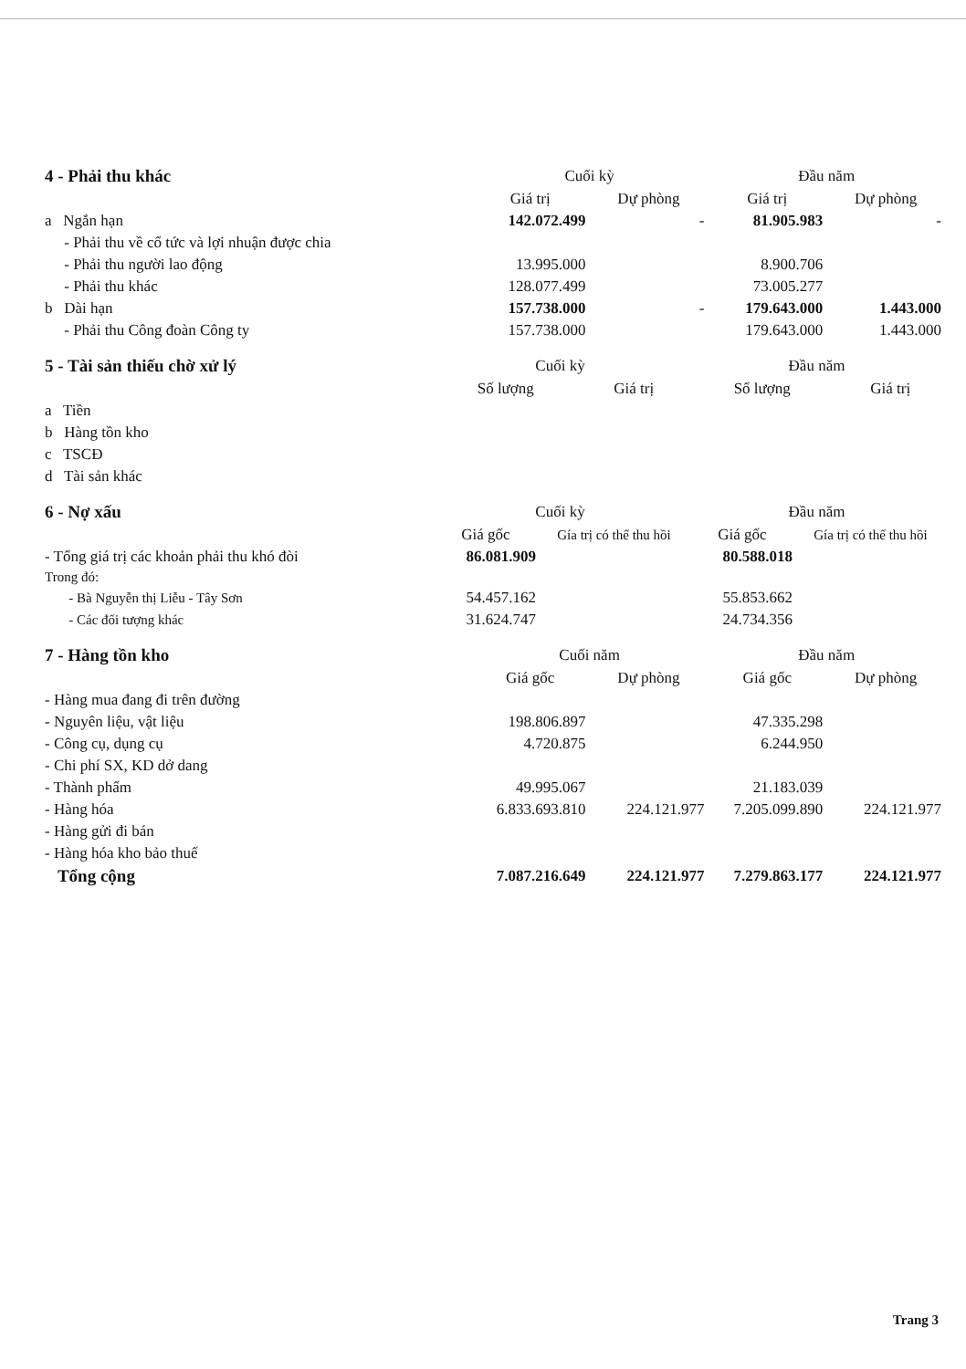| 4 - Phải thu khác | Cuối kỳ | | Đầu năm | |
| | Giá trị | Dự phòng | Giá trị | Dự phòng |
| a Ngắn hạn | 142.072.499 | - | 81.905.983 | - |
| - Phải thu về cổ tức và lợi nhuận được chia | | | | |
| - Phải thu người lao động | 13.995.000 | | 8.900.706 | |
| - Phải thu khác | 128.077.499 | | 73.005.277 | |
| b Dài hạn | 157.738.000 | - | 179.643.000 | 1.443.000 |
| - Phải thu Công đoàn Công ty | 157.738.000 | | 179.643.000 | 1.443.000 |
| 5 - Tài sản thiếu chờ xử lý | Cuối kỳ | | Đầu năm | |
| | Số lượng | Giá trị | Số lượng | Giá trị |
| a Tiền | | | | |
| b Hàng tồn kho | | | | |
| c TSCĐ | | | | |
| d Tài sản khác | | | | |
| 6 - Nợ xấu | Cuối kỳ | | Đầu năm | |
| | Giá gốc | Gía trị có thể thu hồi | Giá gốc | Gía trị có thể thu hồi |
| - Tổng giá trị các khoản phải thu khó đòi | 86.081.909 | | 80.588.018 | |
| Trong đó: | | | | |
| - Bà Nguyễn thị Liễu - Tây Sơn | 54.457.162 | | 55.853.662 | |
| - Các đối tượng khác | 31.624.747 | | 24.734.356 | |
| 7 - Hàng tồn kho | Cuối năm | | Đầu năm | |
| | Giá gốc | Dự phòng | Giá gốc | Dự phòng |
| - Hàng mua đang đi trên đường | | | | |
| - Nguyên liệu, vật liệu | 198.806.897 | | 47.335.298 | |
| - Công cụ, dụng cụ | 4.720.875 | | 6.244.950 | |
| - Chi phí SX, KD dở dang | | | | |
| - Thành phẩm | 49.995.067 | | 21.183.039 | |
| - Hàng hóa | 6.833.693.810 | 224.121.977 | 7.205.099.890 | 224.121.977 |
| - Hàng gửi đi bán | | | | |
| - Hàng hóa kho bảo thuế | | | | |
| Tổng cộng | 7.087.216.649 | 224.121.977 | 7.279.863.177 | 224.121.977 |
Trang 3